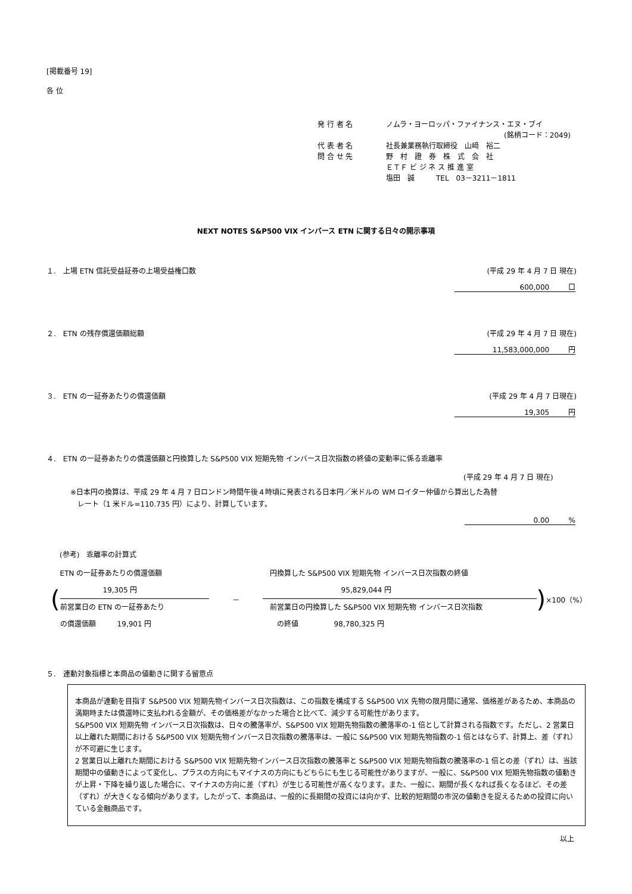[掲載番号 19]
各 位
発 行 者 名 ノムラ・ヨーロッパ・ファイナンス・エヌ・ブイ
(銘柄コード：2049)
代 表 者 名 社長兼業務執行取締役　山﨑　裕二
問 合 せ 先 野　村　證　券　株　式　会　社
ＥＴＦ ビ ジ ネ ス 推 進 室
塩田　誠　　　TEL　03－3211－1811
NEXT NOTES S&P500 VIX インバース ETN に関する日々の開示事項
１.　上場 ETN 信託受益証券の上場受益権口数 (平成 29 年 4 月 7 日 現在)
600,000 口
２.　ETN の残存償還価額総額 (平成 29 年 4 月 7 日 現在)
11,583,000,000 円
３.　ETN の一証券あたりの償還価額 (平成 29 年 4 月 7 日現在)
19,305 円
４.　ETN の一証券あたりの償還価額と円換算した S&P500 VIX 短期先物 インバース日次指数の終値の変動率に係る乖離率
(平成 29 年 4 月 7 日 現在)
※日本円の換算は、平成 29 年 4 月 7 日ロンドン時間午後４時頃に発表される日本円／米ドルの WM ロイター仲値から算出した為替
　レート（1 米ドル=110.735 円）により、計算しています。
0.00 %
(参考)　乖離率の計算式
(
ETN の一証券あたりの償還価額
　　　　　　19,305 円
前営業日の ETN の一証券あたり
の償還価額　　　19,901 円
－
　円換算した S&P500 VIX 短期先物 インバース日次指数の終値
　　　　　　　　　　　95,829,044 円
　前営業日の円換算した S&P500 VIX 短期先物 インバース日次指数
　　の終値　　　　　98,780,325 円
) ×100（%）
５.　連動対象指標と本商品の値動きに関する留意点
本商品が連動を目指す S&P500 VIX 短期先物インバース日次指数は、この指数を構成する S&P500 VIX 先物の限月間に通常、価格差があるため、本商品の満期時または償還時に支払われる金額が、その価格差がなかった場合と比べて、減少する可能性があります。
S&P500 VIX 短期先物 インバース日次指数は、日々の騰落率が、S&P500 VIX 短期先物指数の騰落率の-1 倍として計算される指数です。ただし、2 営業日以上離れた期間における S&P500 VIX 短期先物インバース日次指数の騰落率は、一般に S&P500 VIX 短期先物指数の-1 倍とはならず、計算上、差（ずれ）が不可避に生じます。
2 営業日以上離れた期間における S&P500 VIX 短期先物インバース日次指数の騰落率と S&P500 VIX 短期先物指数の騰落率の-1 倍との差（ずれ）は、当該期間中の値動きによって変化し、プラスの方向にもマイナスの方向にもどちらにも生じる可能性がありますが、一般に、S&P500 VIX 短期先物指数の値動きが上昇・下降を繰り返した場合に、マイナスの方向に差（ずれ）が生じる可能性が高くなります。また、一般に、期間が長くなれば長くなるほど、その差（ずれ）が大きくなる傾向があります。したがって、本商品は、一般的に長期間の投資には向かず、比較的短期間の市況の値動きを捉えるための投資に向いている金融商品です。
以上